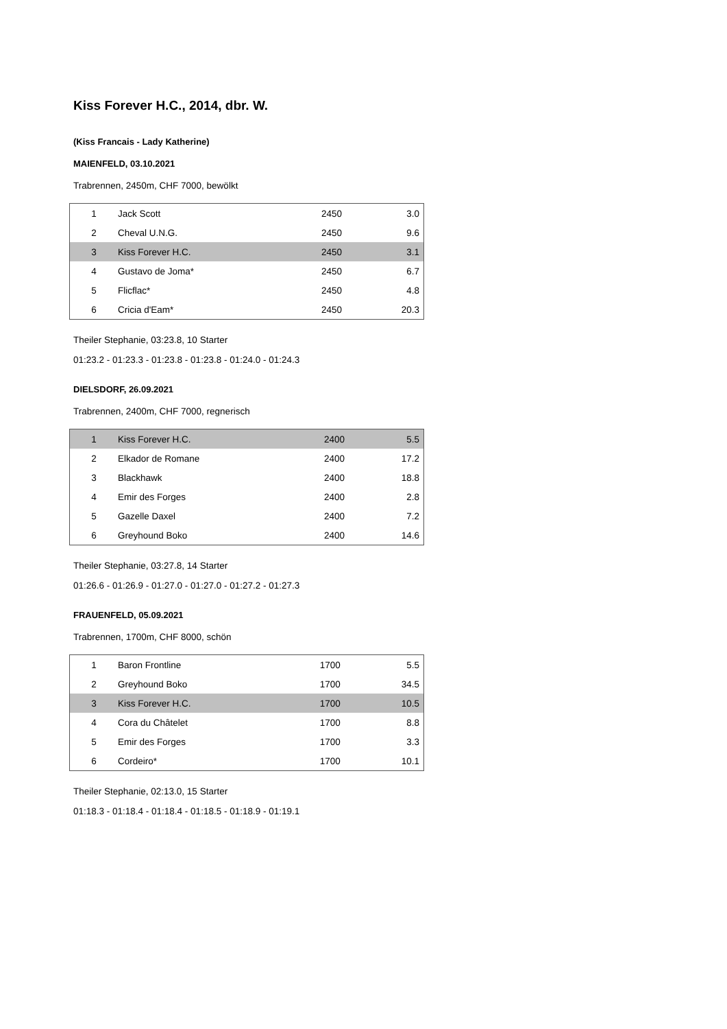Kiss Forever H.C., 2014, dbr. W.
(Kiss Francais - Lady Katherine)
MAIENFELD, 03.10.2021
Trabrennen, 2450m, CHF 7000, bewölkt
| 1 | Jack Scott | 2450 | 3.0 |
| 2 | Cheval U.N.G. | 2450 | 9.6 |
| 3 | Kiss Forever H.C. | 2450 | 3.1 |
| 4 | Gustavo de Joma* | 2450 | 6.7 |
| 5 | Flicflac* | 2450 | 4.8 |
| 6 | Cricia d'Eam* | 2450 | 20.3 |
Theiler Stephanie, 03:23.8, 10 Starter
01:23.2 - 01:23.3 - 01:23.8 - 01:23.8 - 01:24.0 - 01:24.3
DIELSDORF, 26.09.2021
Trabrennen, 2400m, CHF 7000, regnerisch
| 1 | Kiss Forever H.C. | 2400 | 5.5 |
| 2 | Elkador de Romane | 2400 | 17.2 |
| 3 | Blackhawk | 2400 | 18.8 |
| 4 | Emir des Forges | 2400 | 2.8 |
| 5 | Gazelle Daxel | 2400 | 7.2 |
| 6 | Greyhound Boko | 2400 | 14.6 |
Theiler Stephanie, 03:27.8, 14 Starter
01:26.6 - 01:26.9 - 01:27.0 - 01:27.0 - 01:27.2 - 01:27.3
FRAUENFELD, 05.09.2021
Trabrennen, 1700m, CHF 8000, schön
| 1 | Baron Frontline | 1700 | 5.5 |
| 2 | Greyhound Boko | 1700 | 34.5 |
| 3 | Kiss Forever H.C. | 1700 | 10.5 |
| 4 | Cora du Châtelet | 1700 | 8.8 |
| 5 | Emir des Forges | 1700 | 3.3 |
| 6 | Cordeiro* | 1700 | 10.1 |
Theiler Stephanie, 02:13.0, 15 Starter
01:18.3 - 01:18.4 - 01:18.4 - 01:18.5 - 01:18.9 - 01:19.1